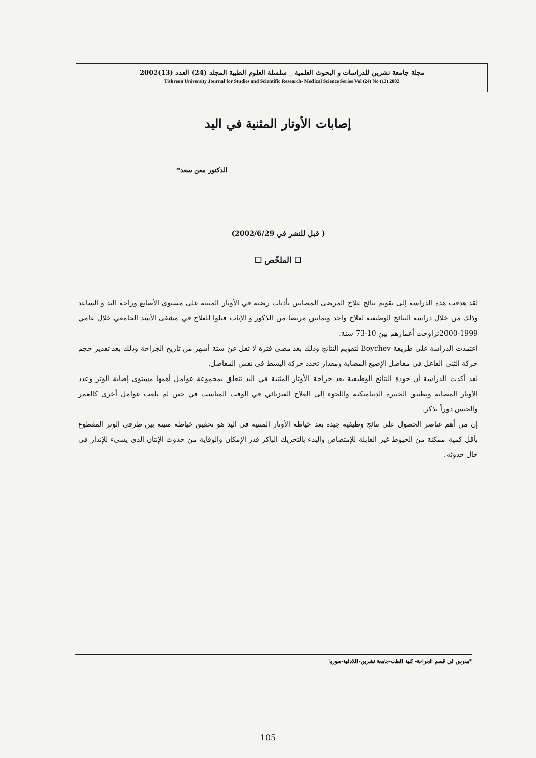مجلة جامعة تشرين للدراسات و البحوث العلمية _ سلسلة العلوم الطبية المجلد (24) العدد (13)2002
Tishreen University Journal for Studies and Scientific Research- Medical Science Series Vol (24) No (13) 2002
إصابات الأوتار المثنية في اليد
الدكتور معن سعد*
( قبل للنشر في 2002/6/29)
☐ الملخّص ☐
لقد هدفت هذه الدراسة إلى تقويم نتائج علاج المرضى المصابين بأذيات رضية في الأوتار المثنية على مستوى الأصابع وراحة اليد و الساعد وذلك من خلال دراسة النتائج الوظيفية لعلاج واحد وثمانين مريضا من الذكور و الإناث قبلوا للعلاج في مشفى الأسد الجامعي خلال عامي 1999-2000تراوحت أعمارهم بين 10-73 سنة.
اعتمدت الدراسة على طريقة Boychev لتقويم النتائج وذلك بعد مضي فترة لا تقل عن ستة أشهر من تاريخ الجراحة وذلك بعد تقدير حجم حركة الثني الفاعل في مفاصل الإصبع المصابة ومقدار تحدد حركة البسط في نفس المفاصل.
لقد أكدت الدراسة أن جودة النتائج الوظيفية بعد جراحة الأوتار المثنية في اليد تتعلق بمجموعة عوامل أهمها مستوى إصابة الوتر وعدد الأوتار المصابة وتطبيق الجبيرة الديناميكية واللجوء إلى العلاج الفيزيائي في الوقت المناسب في حين لم تلعب عوامل أخرى كالعمر والجنس دوراً يذكر.
إن من أهم عناصر الحصول على نتائج وظيفية جيدة بعد خياطة الأوتار المثنية في اليد هو تحقيق خياطة متينة بين طرفي الوتر المقطوع بأقل كمية ممكنة من الخيوط غير القابلة للإمتصاص والبدء بالتحريك الباكر قدر الإمكان والوقاية من حدوث الإنتان الذي يسيء للإنذار في حال حدوثه.
*مدرس في قسم الجراحة- كلية الطب-جامعة تشرين-اللاذقية-سوريا
105